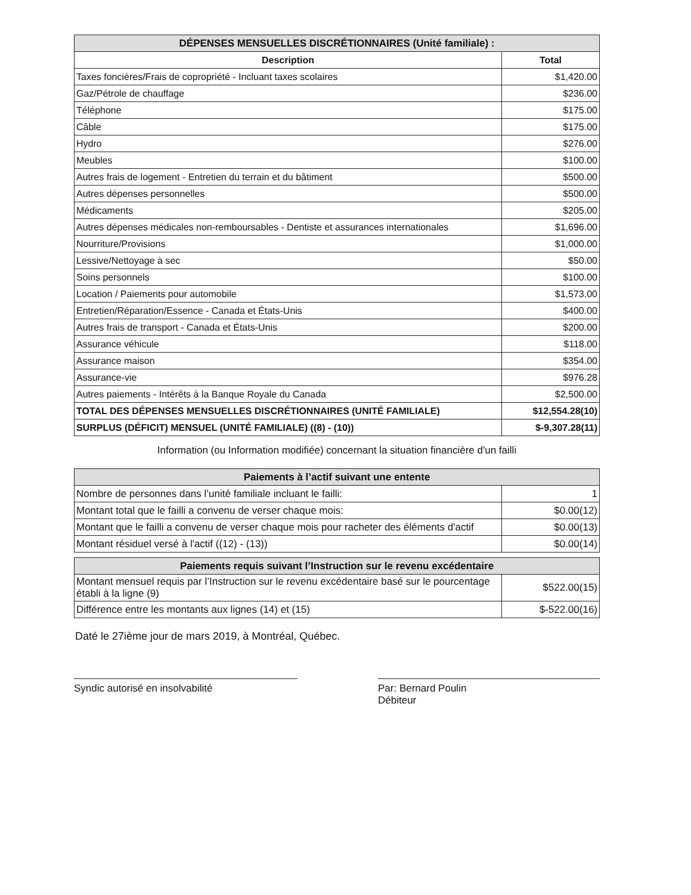| DÉPENSES MENSUELLES DISCRÉTIONNAIRES (Unité familiale) : | |
| --- | --- |
| Description | Total |
| Taxes foncières/Frais de copropriété - Incluant taxes scolaires | $1,420.00 |
| Gaz/Pétrole de chauffage | $236.00 |
| Téléphone | $175.00 |
| Câble | $175.00 |
| Hydro | $276.00 |
| Meubles | $100.00 |
| Autres frais de logement - Entretien du terrain et du bâtiment | $500.00 |
| Autres dépenses personnelles | $500.00 |
| Médicaments | $205.00 |
| Autres dépenses médicales non-remboursables - Dentiste et assurances internationales | $1,696.00 |
| Nourriture/Provisions | $1,000.00 |
| Lessive/Nettoyage à sec | $50.00 |
| Soins personnels | $100.00 |
| Location / Paiements pour automobile | $1,573.00 |
| Entretien/Réparation/Essence - Canada et États-Unis | $400.00 |
| Autres frais de transport - Canada et États-Unis | $200.00 |
| Assurance véhicule | $118.00 |
| Assurance maison | $354.00 |
| Assurance-vie | $976.28 |
| Autres paiements - Intérêts à la Banque Royale du Canada | $2,500.00 |
| TOTAL DES DÉPENSES MENSUELLES DISCRÉTIONNAIRES (UNITÉ FAMILIALE) | $12,554.28(10) |
| SURPLUS (DÉFICIT) MENSUEL (UNITÉ FAMILIALE) ((8) - (10)) | $-9,307.28(11) |
Information (ou Information modifiée) concernant la situation financière d'un failli
| Paiements à l’actif suivant une entente | |
| --- | --- |
| Nombre de personnes dans l’unité familiale incluant le failli: | 1 |
| Montant total que le failli a convenu de verser chaque mois: | $0.00(12) |
| Montant que le failli a convenu de verser chaque mois pour racheter des éléments d'actif | $0.00(13) |
| Montant résiduel versé à l'actif ((12) - (13)) | $0.00(14) |
| Paiements requis suivant l’Instruction sur le revenu excédentaire | |
| --- | --- |
| Montant mensuel requis par l’Instruction sur le revenu excédentaire basé sur le pourcentage établi à la ligne (9) | $522.00(15) |
| Différence entre les montants aux lignes (14) et (15) | $-522.00(16) |
Daté le 27ième jour de mars 2019, à Montréal, Québec.
Syndic autorisé en insolvabilité Par: Bernard Poulin
Débiteur